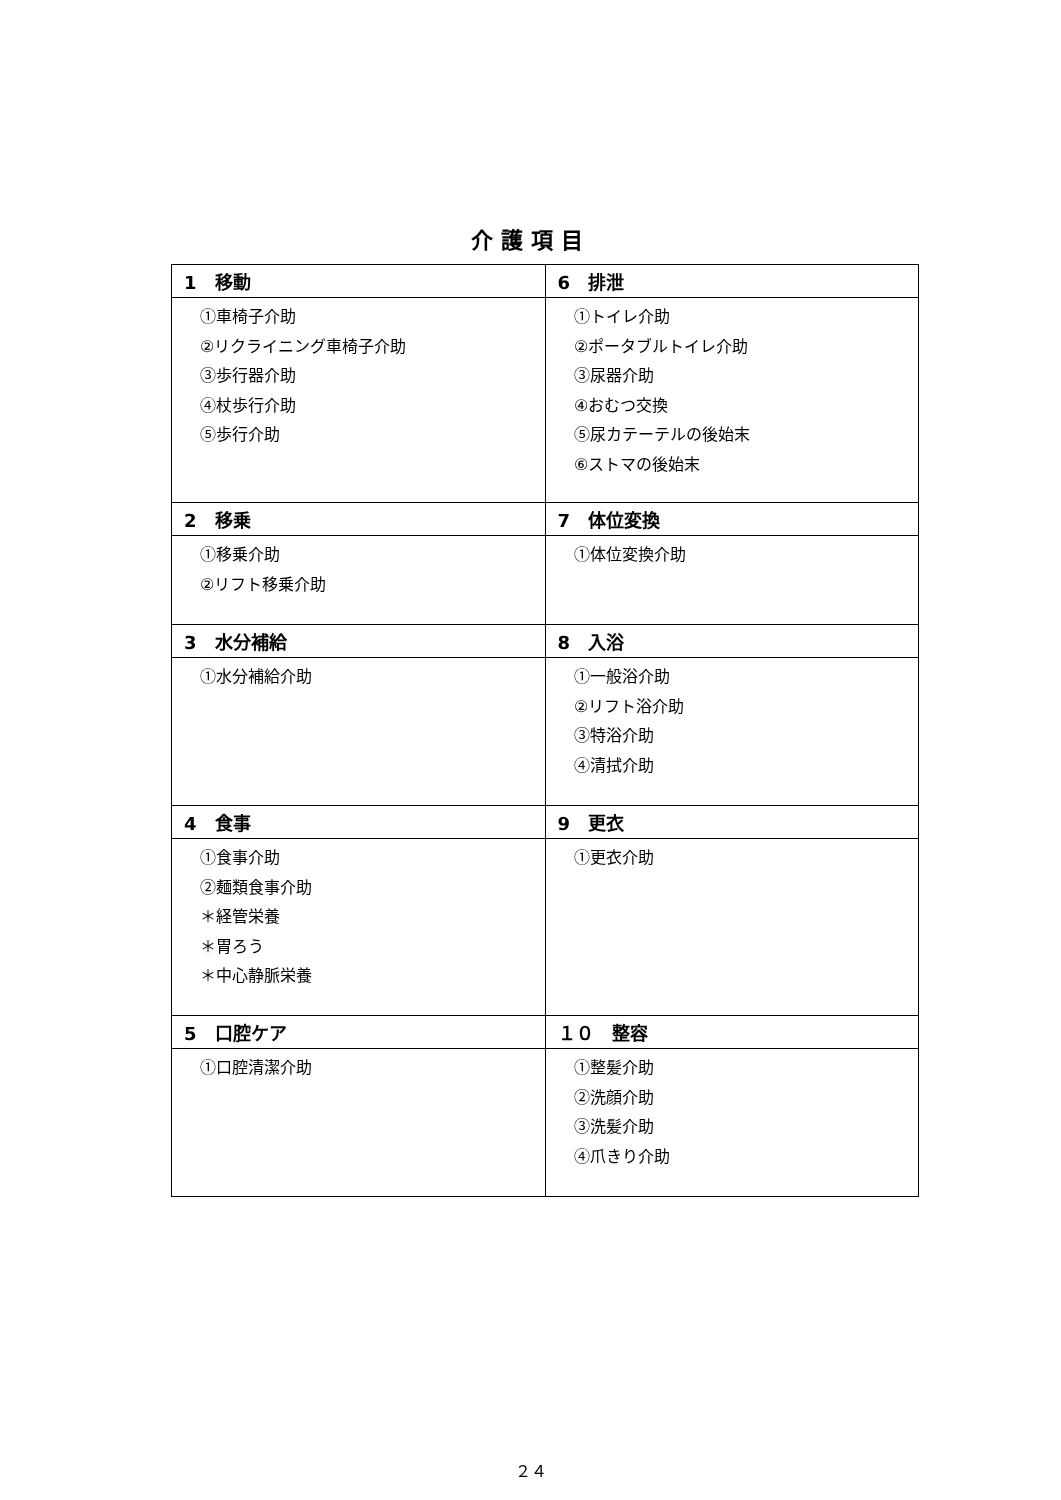介護項目
| 1 移動 | 6 排泄 |
| --- | --- |
| ①車椅子介助 ②リクライニング車椅子介助 ③歩行器介助 ④杖歩行介助 ⑤歩行介助 | ①トイレ介助 ②ポータブルトイレ介助 ③尿器介助 ④おむつ交換 ⑤尿カテーテルの後始末 ⑥ストマの後始末 |
| 2 移乗 | 7 体位変換 |
| ①移乗介助 ②リフト移乗介助 | ①体位変換介助 |
| 3 水分補給 | 8 入浴 |
| ①水分補給介助 | ①一般浴介助 ②リフト浴介助 ③特浴介助 ④清拭介助 |
| 4 食事 | 9 更衣 |
| ①食事介助 ②麺類食事介助 ＊経管栄養 ＊胃ろう ＊中心静脈栄養 | ①更衣介助 |
| 5 口腔ケア | １０ 整容 |
| ①口腔清潔介助 | ①整髪介助 ②洗顔介助 ③洗髪介助 ④爪きり介助 |
２４